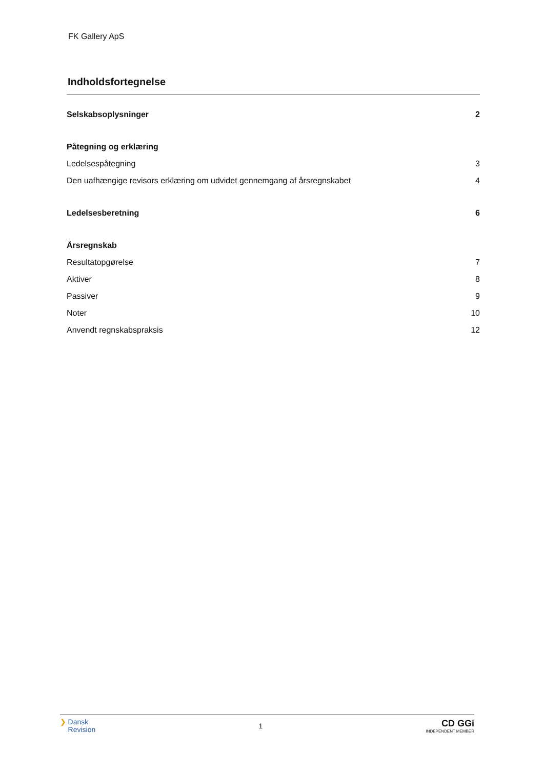FK Gallery ApS
Indholdsfortegnelse
Selskabsoplysninger 2
Påtegning og erklæring
Ledelsespåtegning 3
Den uafhængige revisors erklæring om udvidet gennemgang af årsregnskabet 4
Ledelsesberetning 6
Årsregnskab
Resultatopgørelse 7
Aktiver 8
Passiver 9
Noter 10
Anvendt regnskabspraksis 12
❯ Dansk
Revision
1
CD GGi
INDEPENDENT MEMBER